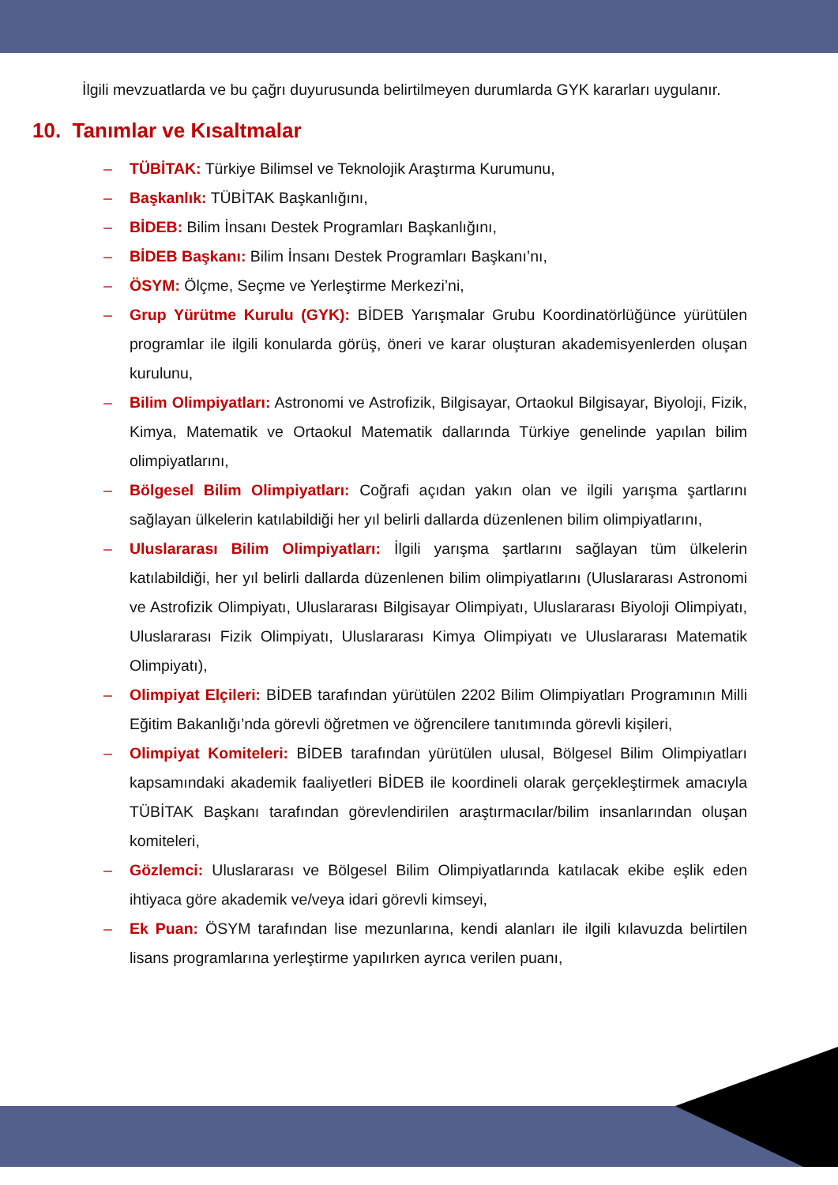İlgili mevzuatlarda ve bu çağrı duyurusunda belirtilmeyen durumlarda GYK kararları uygulanır.
10. Tanımlar ve Kısaltmalar
– TÜBİTAK: Türkiye Bilimsel ve Teknolojik Araştırma Kurumunu,
– Başkanlık: TÜBİTAK Başkanlığını,
– BİDEB: Bilim İnsanı Destek Programları Başkanlığını,
– BİDEB Başkanı: Bilim İnsanı Destek Programları Başkanı’nı,
– ÖSYM: Ölçme, Seçme ve Yerleştirme Merkezi’ni,
– Grup Yürütme Kurulu (GYK): BİDEB Yarışmalar Grubu Koordinatörlüğünce yürütülen programlar ile ilgili konularda görüş, öneri ve karar oluşturan akademisyenlerden oluşan kurulunu,
– Bilim Olimpiyatları: Astronomi ve Astrofizik, Bilgisayar, Ortaokul Bilgisayar, Biyoloji, Fizik, Kimya, Matematik ve Ortaokul Matematik dallarında Türkiye genelinde yapılan bilim olimpiyatlarını,
– Bölgesel Bilim Olimpiyatları: Coğrafi açıdan yakın olan ve ilgili yarışma şartlarını sağlayan ülkelerin katılabildiği her yıl belirli dallarda düzenlenen bilim olimpiyatlarını,
– Uluslararası Bilim Olimpiyatları: İlgili yarışma şartlarını sağlayan tüm ülkelerin katılabildiği, her yıl belirli dallarda düzenlenen bilim olimpiyatlarını (Uluslararası Astronomi ve Astrofizik Olimpiyatı, Uluslararası Bilgisayar Olimpiyatı, Uluslararası Biyoloji Olimpiyatı, Uluslararası Fizik Olimpiyatı, Uluslararası Kimya Olimpiyatı ve Uluslararası Matematik Olimpiyatı),
– Olimpiyat Elçileri: BİDEB tarafından yürütülen 2202 Bilim Olimpiyatları Programının Milli Eğitim Bakanlığı’nda görevli öğretmen ve öğrencilere tanıtımında görevli kişileri,
– Olimpiyat Komiteleri: BİDEB tarafından yürütülen ulusal, Bölgesel Bilim Olimpiyatları kapsamındaki akademik faaliyetleri BİDEB ile koordineli olarak gerçekleştirmek amacıyla TÜBİTAK Başkanı tarafından görevlendirilen araştırmacılar/bilim insanlarından oluşan komiteleri,
– Gözlemci: Uluslararası ve Bölgesel Bilim Olimpiyatlarında katılacak ekibe eşlik eden ihtiyaca göre akademik ve/veya idari görevli kimseyi,
– Ek Puan: ÖSYM tarafından lise mezunlarına, kendi alanları ile ilgili kılavuzda belirtilen lisans programlarına yerleştirme yapılırken ayrıca verilen puanı,